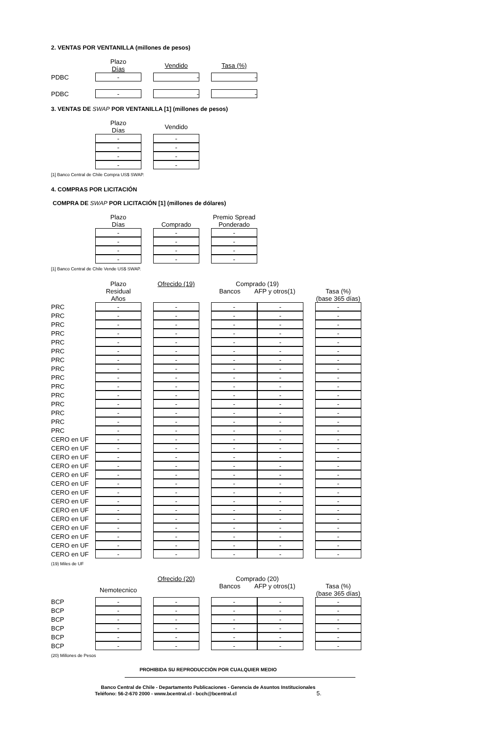2. VENTAS POR VENTANILLA (millones de pesos)
| | Plazo Días | | Vendido | | Tasa (%) |
| --- | --- | --- | --- | --- | --- |
| PDBC | - | | - | | - |
| PDBC | - | | - | | - |
3. VENTAS DE SWAP POR VENTANILLA [1] (millones de pesos)
| | Plazo Días | | Vendido |
| --- | --- | --- | --- |
| | - | | - |
| | - | | - |
| | - | | - |
| | - | | - |
[1] Banco Central de Chile Compra US$ SWAP.
4. COMPRAS POR LICITACIÓN
COMPRA DE SWAP POR LICITACIÓN [1] (millones de dólares)
| | Plazo Días | | Comprado | | Premio Spread Ponderado |
| --- | --- | --- | --- | --- | --- |
| | - | | - | | - |
| | - | | - | | - |
| | - | | - | | - |
| | - | | - | | - |
[1] Banco Central de Chile Vende US$ SWAP.
| | Plazo Residual Años | | Ofrecido (19) | | Comprado (19) Bancos AFP y otros(1) | | | Tasa (%) (base 365 días) |
| --- | --- | --- | --- | --- | --- | --- | --- | --- |
| PRC | - | | - | | - | - | | - |
| PRC | - | | - | | - | - | | - |
| PRC | - | | - | | - | - | | - |
| PRC | - | | - | | - | - | | - |
| PRC | - | | - | | - | - | | - |
| PRC | - | | - | | - | - | | - |
| PRC | - | | - | | - | - | | - |
| PRC | - | | - | | - | - | | - |
| PRC | - | | - | | - | - | | - |
| PRC | - | | - | | - | - | | - |
| PRC | - | | - | | - | - | | - |
| PRC | - | | - | | - | - | | - |
| PRC | - | | - | | - | - | | - |
| PRC | - | | - | | - | - | | - |
| PRC | - | | - | | - | - | | - |
| CERO en UF | - | | - | | - | - | | - |
| CERO en UF | - | | - | | - | - | | - |
| CERO en UF | - | | - | | - | - | | - |
| CERO en UF | - | | - | | - | - | | - |
| CERO en UF | - | | - | | - | - | | - |
| CERO en UF | - | | - | | - | - | | - |
| CERO en UF | - | | - | | - | - | | - |
| CERO en UF | - | | - | | - | - | | - |
| CERO en UF | - | | - | | - | - | | - |
| CERO en UF | - | | - | | - | - | | - |
| CERO en UF | - | | - | | - | - | | - |
| CERO en UF | - | | - | | - | - | | - |
| CERO en UF | - | | - | | - | - | | - |
| CERO en UF | - | | - | | - | - | | - |
(19) Miles de UF
| | Nemotecnico | | Ofrecido (20) | | Comprado (20) Bancos AFP y otros(1) | | | Tasa (%) (base 365 días) |
| --- | --- | --- | --- | --- | --- | --- | --- | --- |
| BCP | - | | - | | - | - | | - |
| BCP | - | | - | | - | - | | - |
| BCP | - | | - | | - | - | | - |
| BCP | - | | - | | - | - | | - |
| BCP | - | | - | | - | - | | - |
| BCP | - | | - | | - | - | | - |
(20) Millones de Pesos
PROHIBIDA SU REPRODUCCIÓN POR CUALQUIER MEDIO
Banco Central de Chile - Departamento Publicaciones - Gerencia de Asuntos Institucionales
Teléfono: 56-2-670 2000 - www.bcentral.cl - bcch@bcentral.cl 5.